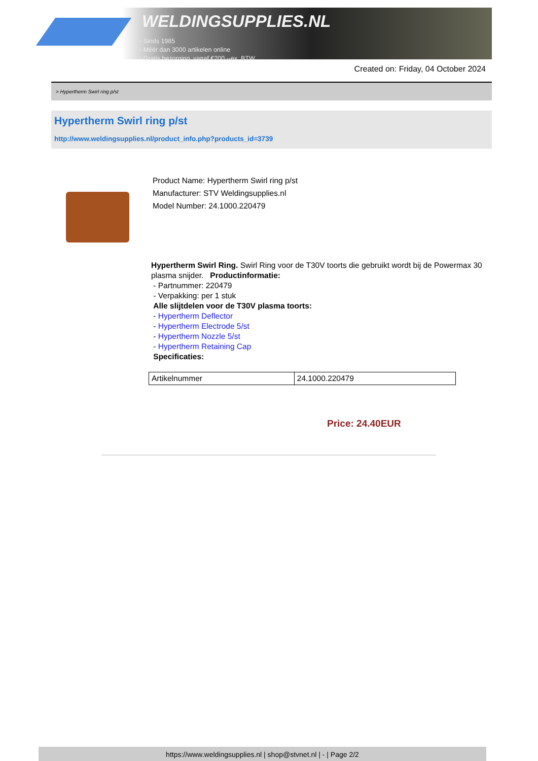WELDINGSUPPLIES.NL
- Sinds 1985
- Méér dan 3000 artikelen online
- Gratis bezorging, vanaf €200,--ex. BTW
Created on: Friday, 04 October 2024
> Hypertherm Swirl ring p/st
Hypertherm Swirl ring p/st
http://www.weldingsupplies.nl/product_info.php?products_id=3739
Product Name: Hypertherm Swirl ring p/st
Manufacturer: STV Weldingsupplies.nl
Model Number: 24.1000.220479
Hypertherm Swirl Ring. Swirl Ring voor de T30V toorts die gebruikt wordt bij de Powermax 30 plasma snijder. Productinformatie:
- Partnummer: 220479
- Verpakking: per 1 stuk
Alle slijtdelen voor de T30V plasma toorts:
- Hypertherm Deflector
- Hypertherm Electrode 5/st
- Hypertherm Nozzle 5/st
- Hypertherm Retaining Cap
Specificaties:
| Artikelnummer | 24.1000.220479 |
Price: 24.40EUR
https://www.weldingsupplies.nl | shop@stvnet.nl | - | Page 2/2